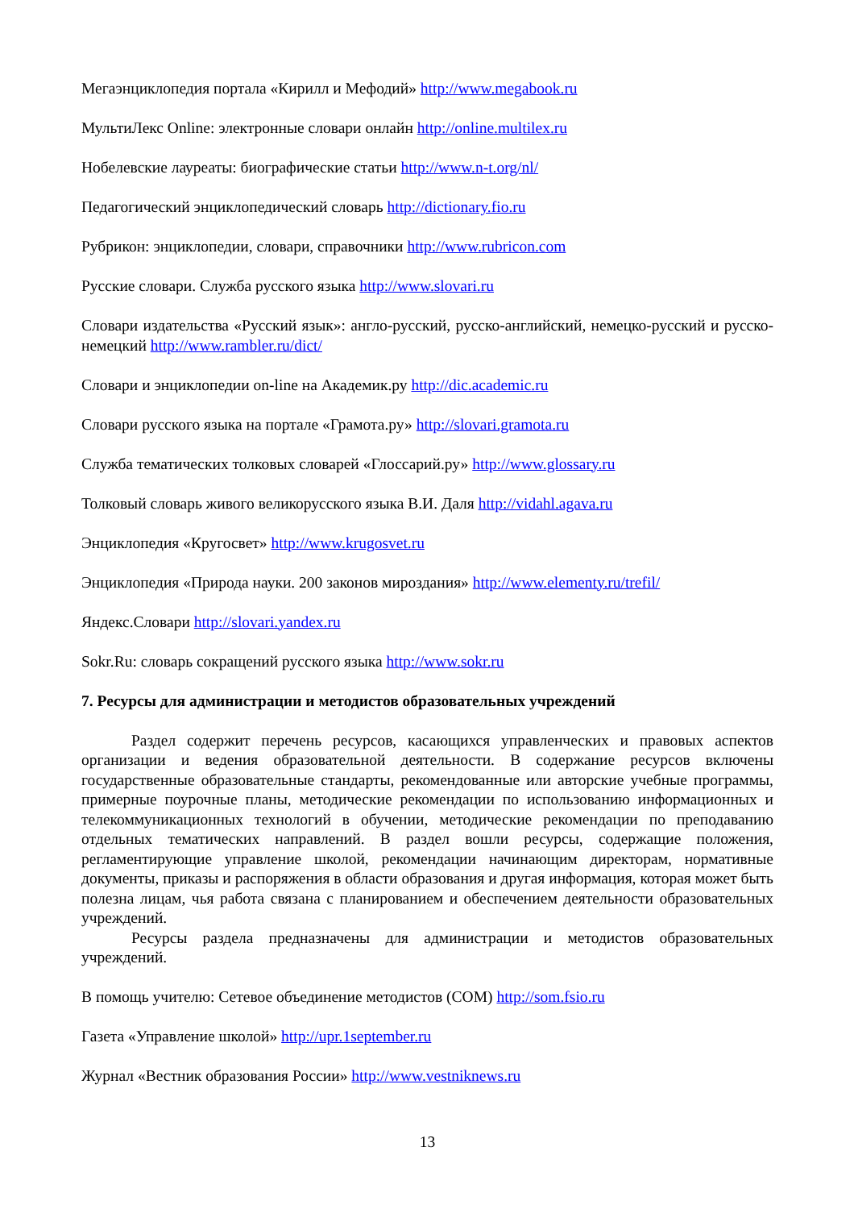Мегаэнциклопедия портала «Кирилл и Мефодий» http://www.megabook.ru
МультиЛекс Online: электронные словари онлайн http://online.multilex.ru
Нобелевские лауреаты: биографические статьи http://www.n-t.org/nl/
Педагогический энциклопедический словарь http://dictionary.fio.ru
Рубрикон: энциклопедии, словари, справочники http://www.rubricon.com
Русские словари. Служба русского языка http://www.slovari.ru
Словари издательства «Русский язык»: англо-русский, русско-английский, немецко-русский и русско-немецкий http://www.rambler.ru/dict/
Словари и энциклопедии on-line на Академик.ру http://dic.academic.ru
Словари русского языка на портале «Грамота.ру» http://slovari.gramota.ru
Служба тематических толковых словарей «Глоссарий.ру» http://www.glossary.ru
Толковый словарь живого великорусского языка В.И. Даля http://vidahl.agava.ru
Энциклопедия «Кругосвет» http://www.krugosvet.ru
Энциклопедия «Природа науки. 200 законов мироздания» http://www.elementy.ru/trefil/
Яндекс.Словари http://slovari.yandex.ru
Sokr.Ru: словарь сокращений русского языка http://www.sokr.ru
7. Ресурсы для администрации и методистов образовательных учреждений
Раздел содержит перечень ресурсов, касающихся управленческих и правовых аспектов организации и ведения образовательной деятельности. В содержание ресурсов включены государственные образовательные стандарты, рекомендованные или авторские учебные программы, примерные поурочные планы, методические рекомендации по использованию информационных и телекоммуникационных технологий в обучении, методические рекомендации по преподаванию отдельных тематических направлений. В раздел вошли ресурсы, содержащие положения, регламентирующие управление школой, рекомендации начинающим директорам, нормативные документы, приказы и распоряжения в области образования и другая информация, которая может быть полезна лицам, чья работа связана с планированием и обеспечением деятельности образовательных учреждений.
Ресурсы раздела предназначены для администрации и методистов образовательных учреждений.
В помощь учителю: Сетевое объединение методистов (СОМ) http://som.fsio.ru
Газета «Управление школой» http://upr.1september.ru
Журнал «Вестник образования России» http://www.vestniknews.ru
13